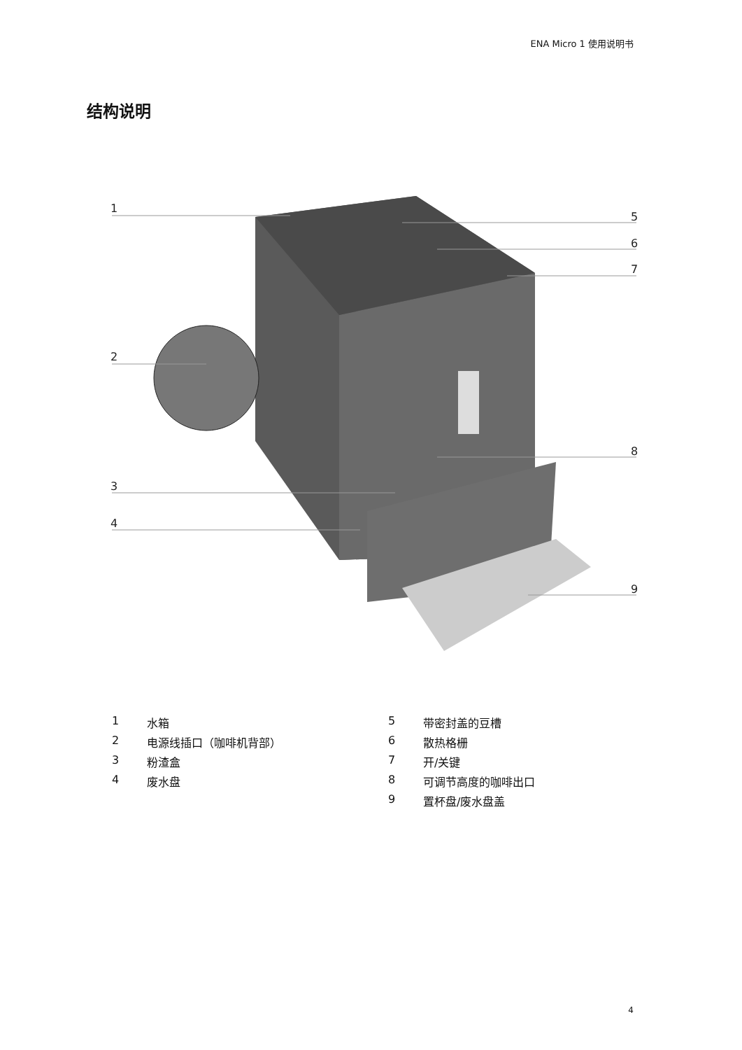ENA Micro 1 使用说明书
结构说明
1
5
6
7
2
8
3
4
9
1 水箱
2 电源线插口（咖啡机背部）
3 粉渣盒
4 废水盘
5 带密封盖的豆槽
6 散热格栅
7 开/关键
8 可调节高度的咖啡出口
9 置杯盘/废水盘盖
4